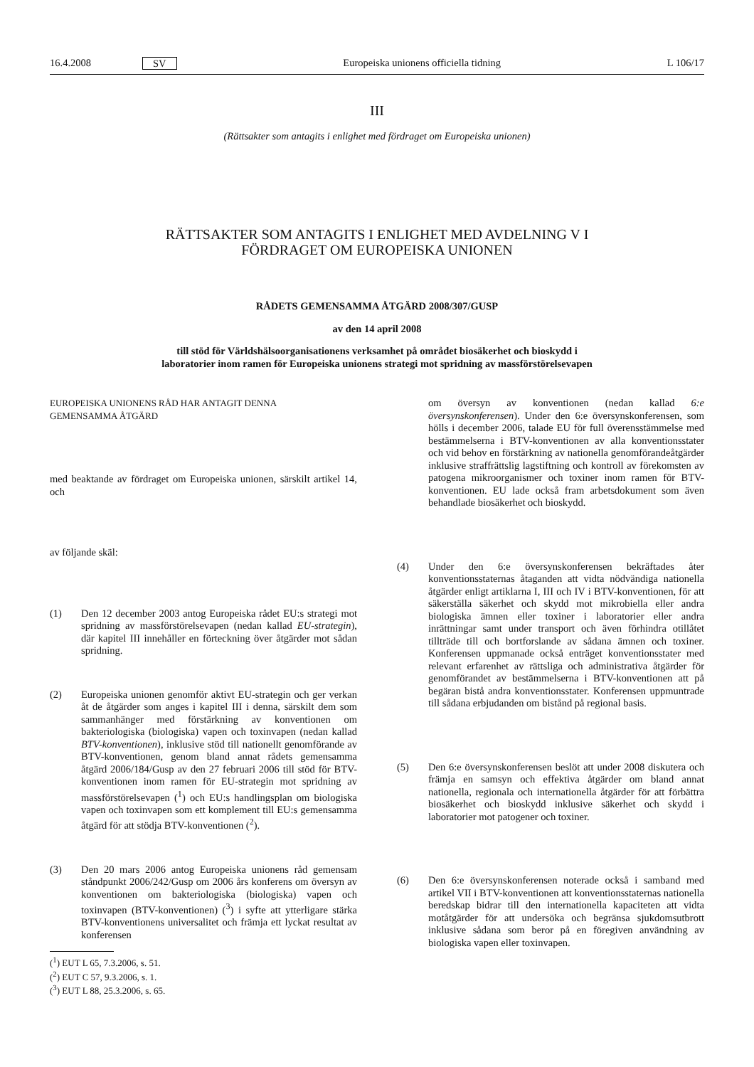16.4.2008 SV Europeiska unionens officiella tidning L 106/17
III
(Rättsakter som antagits i enlighet med fördraget om Europeiska unionen)
RÄTTSAKTER SOM ANTAGITS I ENLIGHET MED AVDELNING V I
FÖRDRAGET OM EUROPEISKA UNIONEN
RÅDETS GEMENSAMMA ÅTGÄRD 2008/307/GUSP
av den 14 april 2008
till stöd för Världshälsoorganisationens verksamhet på området biosäkerhet och bioskydd i
laboratorier inom ramen för Europeiska unionens strategi mot spridning av massförstörelsevapen
EUROPEISKA UNIONENS RÅD HAR ANTAGIT DENNA
GEMENSAMMA ÅTGÄRD
med beaktande av fördraget om Europeiska unionen, särskilt artikel 14, och
av följande skäl:
(1) Den 12 december 2003 antog Europeiska rådet EU:s strategi mot spridning av massförstörelsevapen (nedan kallad EU-strategin), där kapitel III innehåller en förteckning över åtgärder mot sådan spridning.
(2) Europeiska unionen genomför aktivt EU-strategin och ger verkan åt de åtgärder som anges i kapitel III i denna, särskilt dem som sammanhänger med förstärkning av konventionen om bakteriologiska (biologiska) vapen och toxinvapen (nedan kallad BTV-konventionen), inklusive stöd till nationellt genomförande av BTV-konventionen, genom bland annat rådets gemensamma åtgärd 2006/184/Gusp av den 27 februari 2006 till stöd för BTV-konventionen inom ramen för EU-strategin mot spridning av massförstörelsevapen (<sup>1</sup>) och EU:s handlingsplan om biologiska vapen och toxinvapen som ett komplement till EU:s gemensamma åtgärd för att stödja BTV-konventionen (<sup>2</sup>).
(3) Den 20 mars 2006 antog Europeiska unionens råd gemensam ståndpunkt 2006/242/Gusp om 2006 års konferens om översyn av konventionen om bakteriologiska (biologiska) vapen och toxinvapen (BTV-konventionen) (<sup>3</sup>) i syfte att ytterligare stärka BTV-konventionens universalitet och främja ett lyckat resultat av konferensen
(<sup>1</sup>) EUT L 65, 7.3.2006, s. 51.
(<sup>2</sup>) EUT C 57, 9.3.2006, s. 1.
(<sup>3</sup>) EUT L 88, 25.3.2006, s. 65.
om översyn av konventionen (nedan kallad 6:e översynskonferensen). Under den 6:e översynskonferensen, som hölls i december 2006, talade EU för full överensstämmelse med bestämmelserna i BTV-konventionen av alla konventionsstater och vid behov en förstärkning av nationella genomförandeåtgärder inklusive straffrättslig lagstiftning och kontroll av förekomsten av patogena mikroorganismer och toxiner inom ramen för BTV-konventionen. EU lade också fram arbetsdokument som även behandlade biosäkerhet och bioskydd.
(4) Under den 6:e översynskonferensen bekräftades åter konventionsstaternas åtaganden att vidta nödvändiga nationella åtgärder enligt artiklarna I, III och IV i BTV-konventionen, för att säkerställa säkerhet och skydd mot mikrobiella eller andra biologiska ämnen eller toxiner i laboratorier eller andra inrättningar samt under transport och även förhindra otillåtet tillträde till och bortforslande av sådana ämnen och toxiner. Konferensen uppmanade också enträget konventionsstater med relevant erfarenhet av rättsliga och administrativa åtgärder för genomförandet av bestämmelserna i BTV-konventionen att på begäran bistå andra konventionsstater. Konferensen uppmuntrade till sådana erbjudanden om bistånd på regional basis.
(5) Den 6:e översynskonferensen beslöt att under 2008 diskutera och främja en samsyn och effektiva åtgärder om bland annat nationella, regionala och internationella åtgärder för att förbättra biosäkerhet och bioskydd inklusive säkerhet och skydd i laboratorier mot patogener och toxiner.
(6) Den 6:e översynskonferensen noterade också i samband med artikel VII i BTV-konventionen att konventionsstaternas nationella beredskap bidrar till den internationella kapaciteten att vidta motåtgärder för att undersöka och begränsa sjukdomsutbrott inklusive sådana som beror på en föregiven användning av biologiska vapen eller toxinvapen.